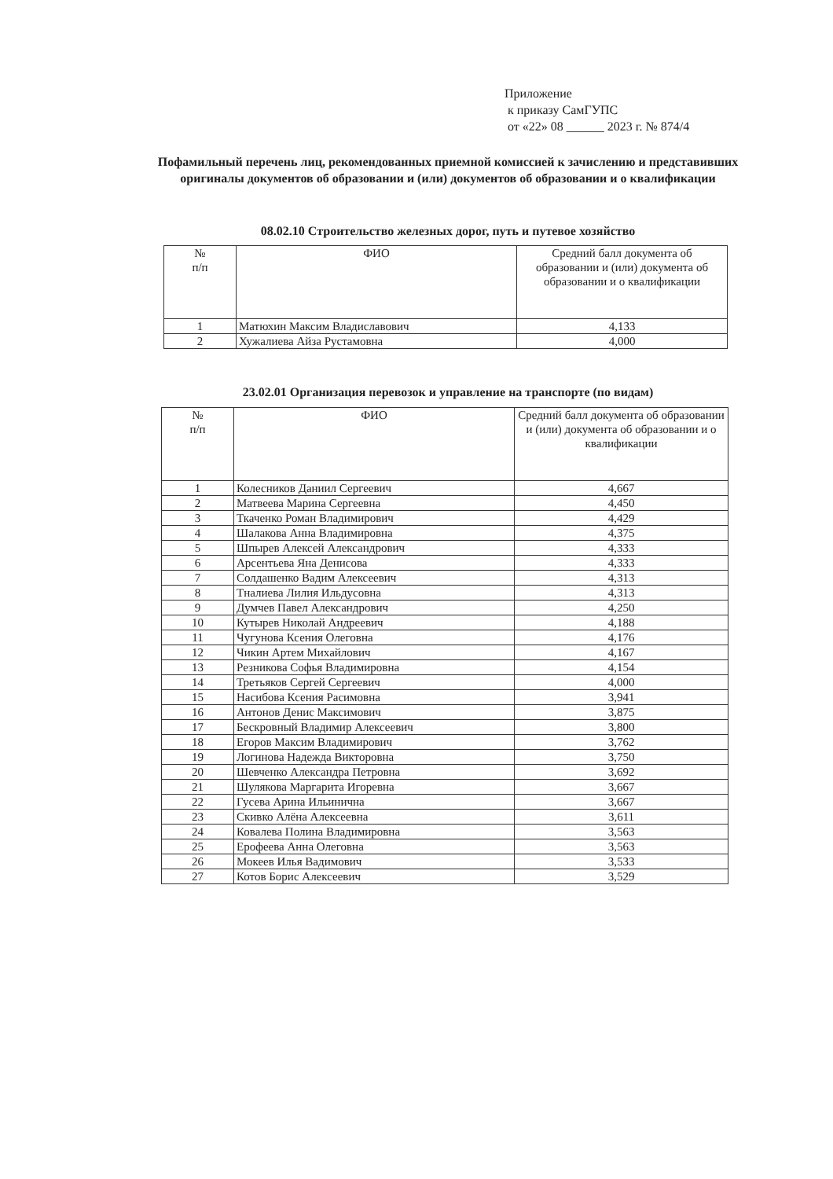Приложение
к приказу СамГУПС
от «22» 08 ______ 2023 г. № 874/4
Пофамильный перечень лиц, рекомендованных приемной комиссией к зачислению и представивших оригиналы документов об образовании и (или) документов об образовании и о квалификации
08.02.10 Строительство железных дорог, путь и путевое хозяйство
| № п/п | ФИО | Средний балл документа об образовании и (или) документа об образовании и о квалификации |
| --- | --- | --- |
| 1 | Матюхин Максим Владиславович | 4,133 |
| 2 | Хужалиева Айза Рустамовна | 4,000 |
23.02.01 Организация перевозок и управление на транспорте (по видам)
| № п/п | ФИО | Средний балл документа об образовании и (или) документа об образовании и о квалификации |
| --- | --- | --- |
| 1 | Колесников Даниил Сергеевич | 4,667 |
| 2 | Матвеева Марина Сергеевна | 4,450 |
| 3 | Ткаченко Роман Владимирович | 4,429 |
| 4 | Шалакова Анна Владимировна | 4,375 |
| 5 | Шпырев Алексей Александрович | 4,333 |
| 6 | Арсентьева Яна Денисова | 4,333 |
| 7 | Солдашенко Вадим Алексеевич | 4,313 |
| 8 | Тналиева Лилия Ильдусовна | 4,313 |
| 9 | Думчев Павел Александрович | 4,250 |
| 10 | Кутырев Николай Андреевич | 4,188 |
| 11 | Чугунова Ксения Олеговна | 4,176 |
| 12 | Чикин Артем Михайлович | 4,167 |
| 13 | Резникова Софья Владимировна | 4,154 |
| 14 | Третьяков Сергей Сергеевич | 4,000 |
| 15 | Насибова Ксения Расимовна | 3,941 |
| 16 | Антонов Денис Максимович | 3,875 |
| 17 | Бескровный Владимир Алексеевич | 3,800 |
| 18 | Егоров Максим Владимирович | 3,762 |
| 19 | Логинова Надежда Викторовна | 3,750 |
| 20 | Шевченко Александра Петровна | 3,692 |
| 21 | Шулякова Маргарита Игоревна | 3,667 |
| 22 | Гусева Арина Ильинична | 3,667 |
| 23 | Скивко Алёна Алексеевна | 3,611 |
| 24 | Ковалева Полина Владимировна | 3,563 |
| 25 | Ерофеева Анна Олеговна | 3,563 |
| 26 | Мокеев Илья Вадимович | 3,533 |
| 27 | Котов Борис Алексеевич | 3,529 |